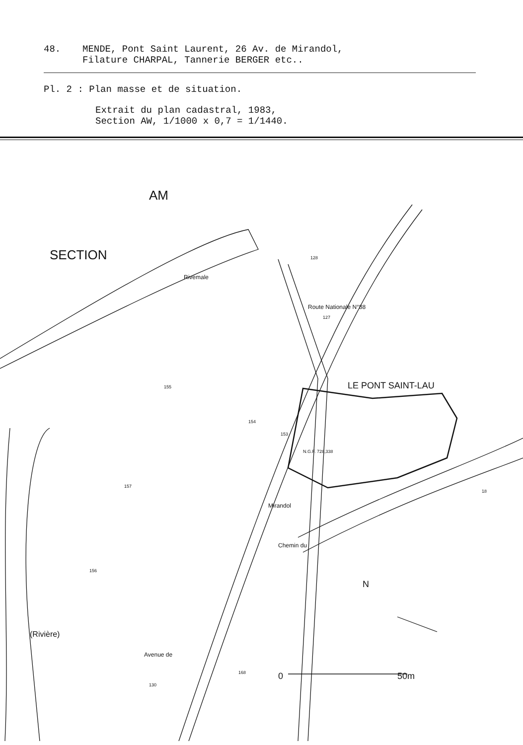48. MENDE, Pont Saint Laurent, 26 Av. de Mirandol,
Filature CHARPAL, Tannerie BERGER etc..
Pl. 2 : Plan masse et de situation.
Extrait du plan cadastral, 1983,
Section AW, 1/1000 x 0,7 = 1/1440.
SECTION
AM
LE PONT SAINT-LAU
0
50m
N
Rivemale
Route Nationale N°88
Mirandol
Chemin du
Avenue de
(Rivière)
155
154
153
128
127
157
156
168
130
18
N.G.F. 728,338